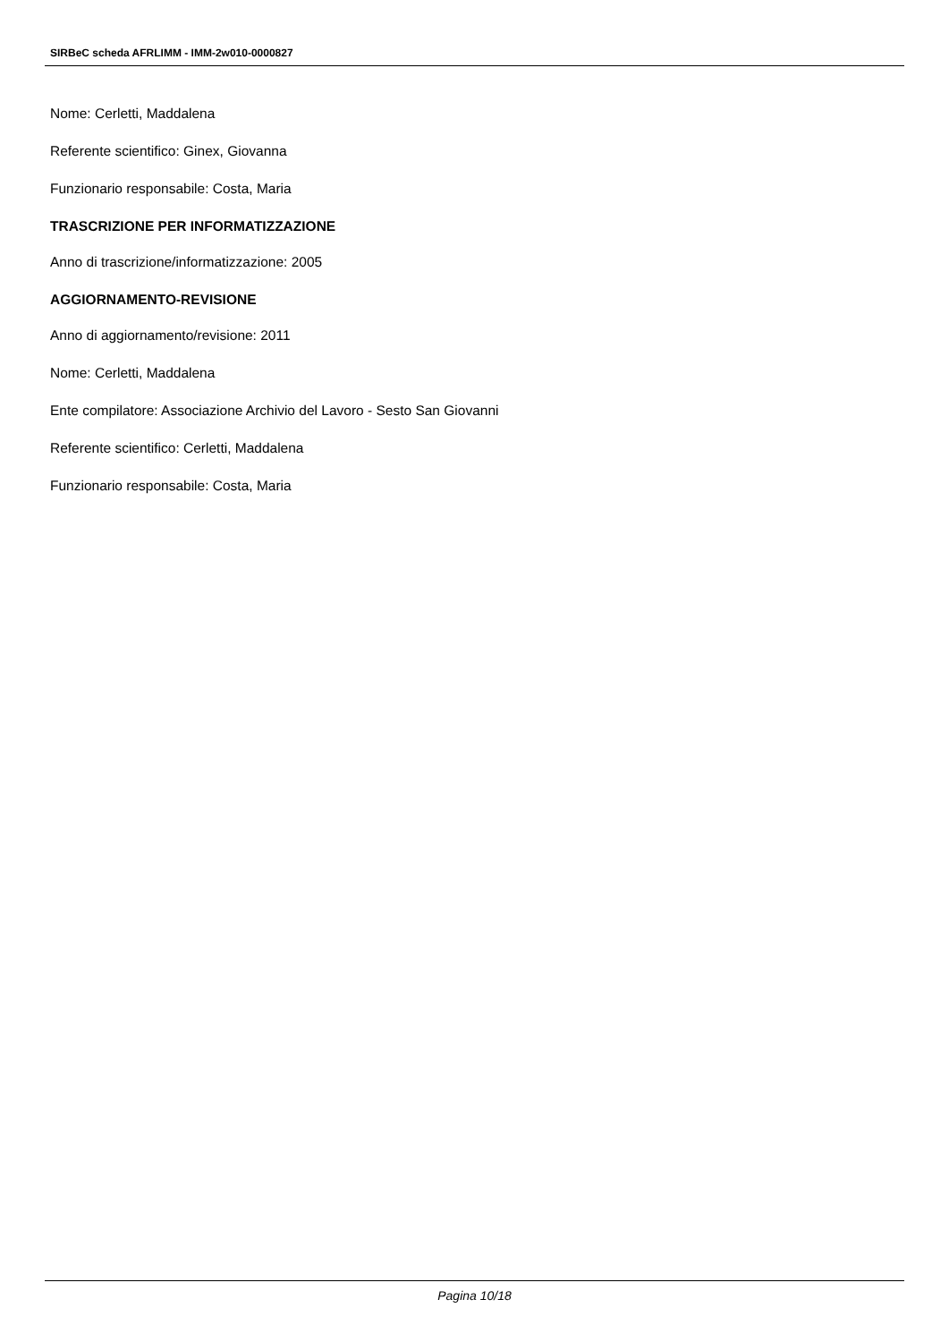SIRBeC scheda AFRLIMM - IMM-2w010-0000827
Nome: Cerletti, Maddalena
Referente scientifico: Ginex, Giovanna
Funzionario responsabile: Costa, Maria
TRASCRIZIONE PER INFORMATIZZAZIONE
Anno di trascrizione/informatizzazione: 2005
AGGIORNAMENTO-REVISIONE
Anno di aggiornamento/revisione: 2011
Nome: Cerletti, Maddalena
Ente compilatore: Associazione Archivio del Lavoro - Sesto San Giovanni
Referente scientifico: Cerletti, Maddalena
Funzionario responsabile: Costa, Maria
Pagina 10/18